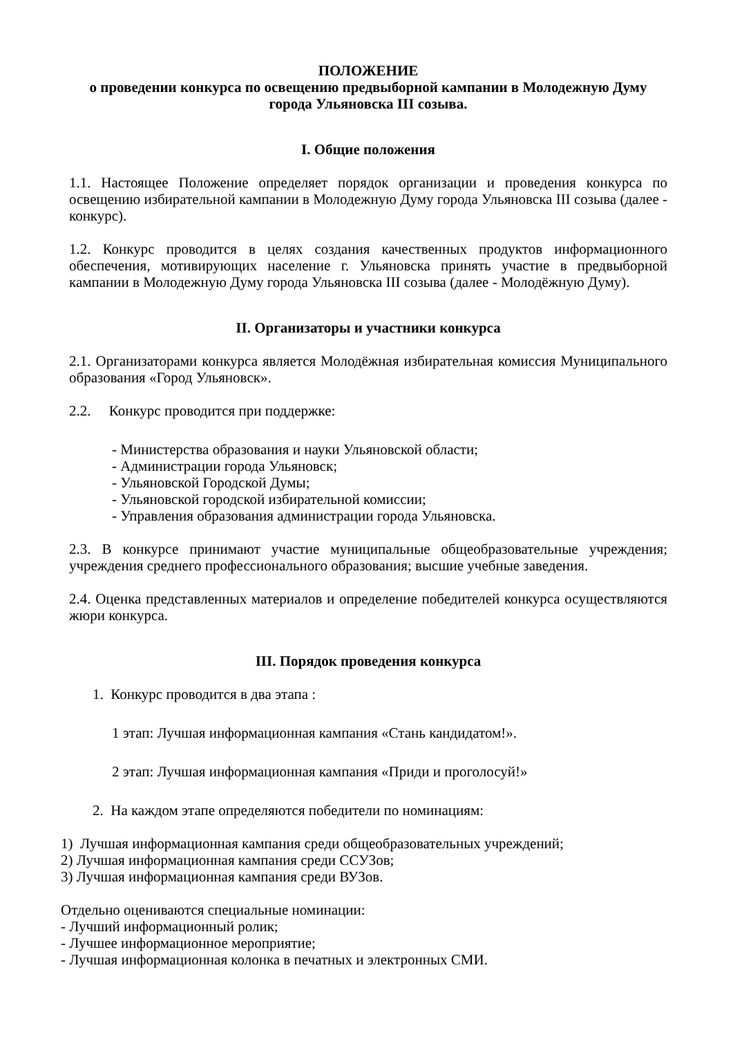ПОЛОЖЕНИЕ
о проведении конкурса по освещению предвыборной кампании в Молодежную Думу города Ульяновска III созыва.
I. Общие положения
1.1. Настоящее Положение определяет порядок организации и проведения конкурса по освещению избирательной кампании в Молодежную Думу города Ульяновска III созыва (далее - конкурс).
1.2. Конкурс проводится в целях создания качественных продуктов информационного обеспечения, мотивирующих население г. Ульяновска принять участие в предвыборной кампании в Молодежную Думу города Ульяновска III созыва (далее - Молодёжную Думу).
II. Организаторы и участники конкурса
2.1. Организаторами конкурса является Молодёжная избирательная комиссия Муниципального образования «Город Ульяновск».
2.2. Конкурс проводится при поддержке:
- Министерства образования и науки Ульяновской области;
- Администрации города Ульяновск;
- Ульяновской Городской Думы;
- Ульяновской городской избирательной комиссии;
- Управления образования администрации города Ульяновска.
2.3. В конкурсе принимают участие муниципальные общеобразовательные учреждения; учреждения среднего профессионального образования; высшие учебные заведения.
2.4. Оценка представленных материалов и определение победителей конкурса осуществляются жюри конкурса.
III. Порядок проведения конкурса
1. Конкурс проводится в два этапа :
1 этап: Лучшая информационная кампания «Стань кандидатом!».
2 этап: Лучшая информационная кампания «Приди и проголосуй!»
2. На каждом этапе определяются победители по номинациям:
1) Лучшая информационная кампания среди общеобразовательных учреждений;
2) Лучшая информационная кампания среди ССУЗов;
3) Лучшая информационная кампания среди ВУЗов.
Отдельно оцениваются специальные номинации:
- Лучший информационный ролик;
- Лучшее информационное мероприятие;
- Лучшая информационная колонка в печатных и электронных СМИ.